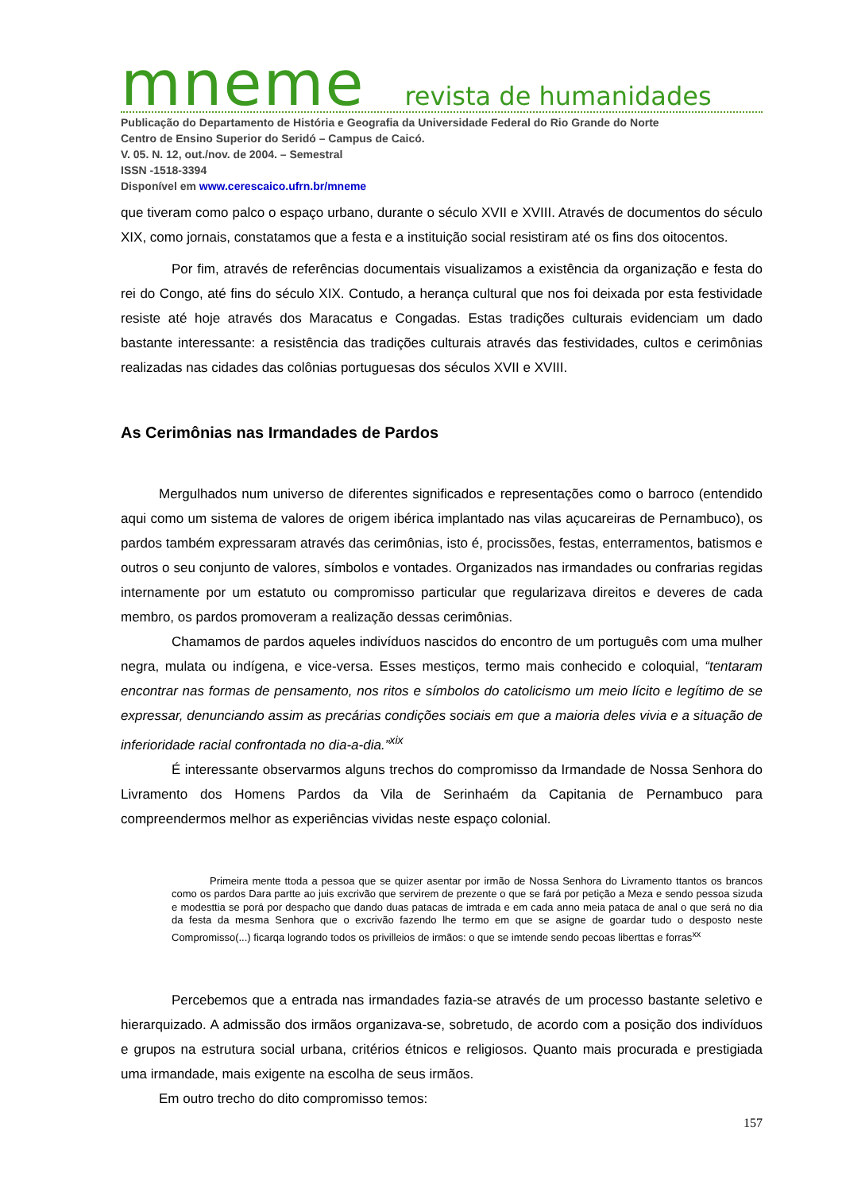mneme revista de humanidades
Publicação do Departamento de História e Geografia da Universidade Federal do Rio Grande do Norte
Centro de Ensino Superior do Seridó – Campus de Caicó.
V. 05. N. 12, out./nov. de 2004. – Semestral
ISSN -1518-3394
Disponível em www.cerescaico.ufrn.br/mneme
que tiveram como palco o espaço urbano, durante o século XVII e XVIII. Através de documentos do século XIX, como jornais, constatamos que a festa e a instituição social resistiram até os fins dos oitocentos.
Por fim, através de referências documentais visualizamos a existência da organização e festa do rei do Congo, até fins do século XIX. Contudo, a herança cultural que nos foi deixada por esta festividade resiste até hoje através dos Maracatus e Congadas. Estas tradições culturais evidenciam um dado bastante interessante: a resistência das tradições culturais através das festividades, cultos e cerimônias realizadas nas cidades das colônias portuguesas dos séculos XVII e XVIII.
As Cerimônias nas Irmandades de Pardos
Mergulhados num universo de diferentes significados e representações como o barroco (entendido aqui como um sistema de valores de origem ibérica implantado nas vilas açucareiras de Pernambuco), os pardos também expressaram através das cerimônias, isto é, procissões, festas, enterramentos, batismos e outros o seu conjunto de valores, símbolos e vontades. Organizados nas irmandades ou confrarias regidas internamente por um estatuto ou compromisso particular que regularizava direitos e deveres de cada membro, os pardos promoveram a realização dessas cerimônias.
Chamamos de pardos aqueles indivíduos nascidos do encontro de um português com uma mulher negra, mulata ou indígena, e vice-versa. Esses mestiços, termo mais conhecido e coloquial, “tentaram encontrar nas formas de pensamento, nos ritos e símbolos do catolicismo um meio lícito e legítimo de se expressar, denunciando assim as precárias condições sociais em que a maioria deles vivia e a situação de inferioridade racial confrontada no dia-a-dia.”<sup>xix</sup>
É interessante observarmos alguns trechos do compromisso da Irmandade de Nossa Senhora do Livramento dos Homens Pardos da Vila de Serinhaém da Capitania de Pernambuco para compreendermos melhor as experiências vividas neste espaço colonial.
Primeira mente ttoda a pessoa que se quizer asentar por irmão de Nossa Senhora do Livramento ttantos os brancos como os pardos Dara partte ao juis excrivão que servirem de prezente o que se fará por petição a Meza e sendo pessoa sizuda e modesttia se porá por despacho que dando duas patacas de imtrada e em cada anno meia pataca de anal o que será no dia da festa da mesma Senhora que o excrivão fazendo lhe termo em que se asigne de goardar tudo o desposto neste Compromisso(...) ficarqa logrando todos os privilleios de irmãos: o que se imtende sendo pecoas liberttas e forras<sup>xx</sup>
Percebemos que a entrada nas irmandades fazia-se através de um processo bastante seletivo e hierarquizado. A admissão dos irmãos organizava-se, sobretudo, de acordo com a posição dos indivíduos e grupos na estrutura social urbana, critérios étnicos e religiosos. Quanto mais procurada e prestigiada uma irmandade, mais exigente na escolha de seus irmãos.
Em outro trecho do dito compromisso temos:
157